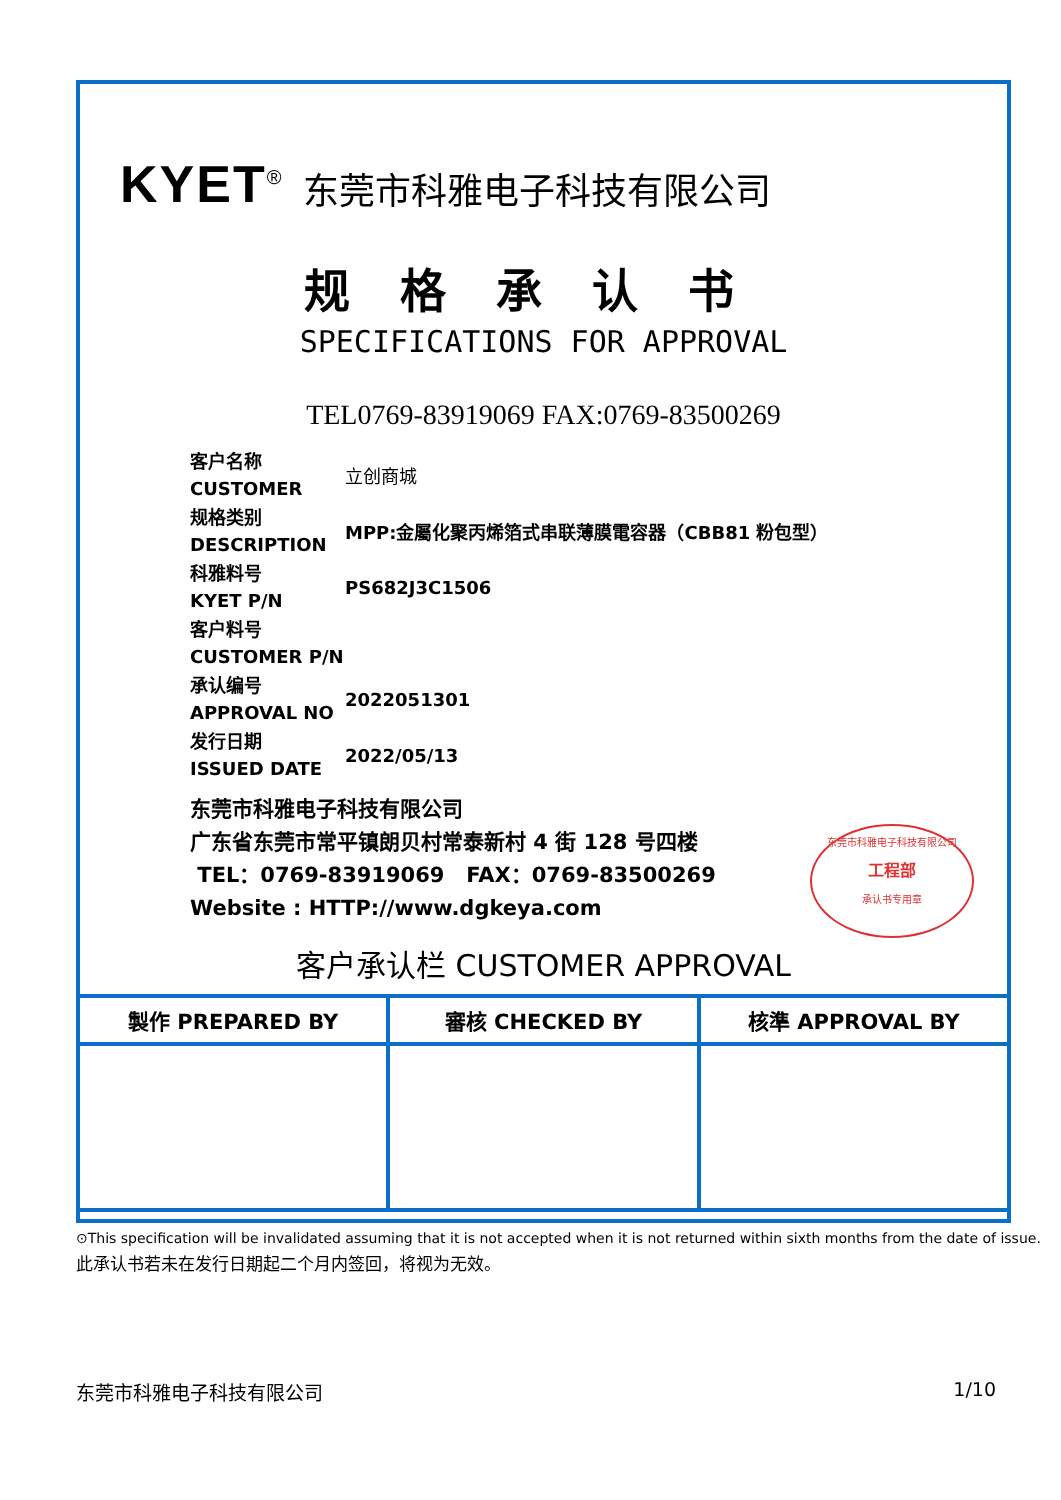KYET<sup>®</sup> 东莞市科雅电子科技有限公司
规格承认书
SPECIFICATIONS FOR APPROVAL
TEL0769-83919069 FAX:0769-83500269
| 客户名称 CUSTOMER | 立创商城 |
| 规格类别 DESCRIPTION | MPP:金屬化聚丙烯箔式串联薄膜電容器（CBB81 粉包型） |
| 科雅料号 KYET P/N | PS682J3C1506 |
| 客户料号 CUSTOMER P/N | |
| 承认编号 APPROVAL NO | 2022051301 |
| 发行日期 ISSUED DATE | 2022/05/13 |
东莞市科雅电子科技有限公司
广东省东莞市常平镇朗贝村常泰新村 4 街 128 号四楼
TEL：0769-83919069 FAX：0769-83500269
Website : HTTP://www.dgkeya.com
东莞市科雅电子科技有限公司
工程部
承认书专用章
客户承认栏 CUSTOMER APPROVAL
| 製作 PREPARED BY | 審核 CHECKED BY | 核準 APPROVAL BY |
⊙This specification will be invalidated assuming that it is not accepted when it is not returned within sixth months from the date of issue.
此承认书若未在发行日期起二个月内签回，将视为无效。
东莞市科雅电子科技有限公司 1/10